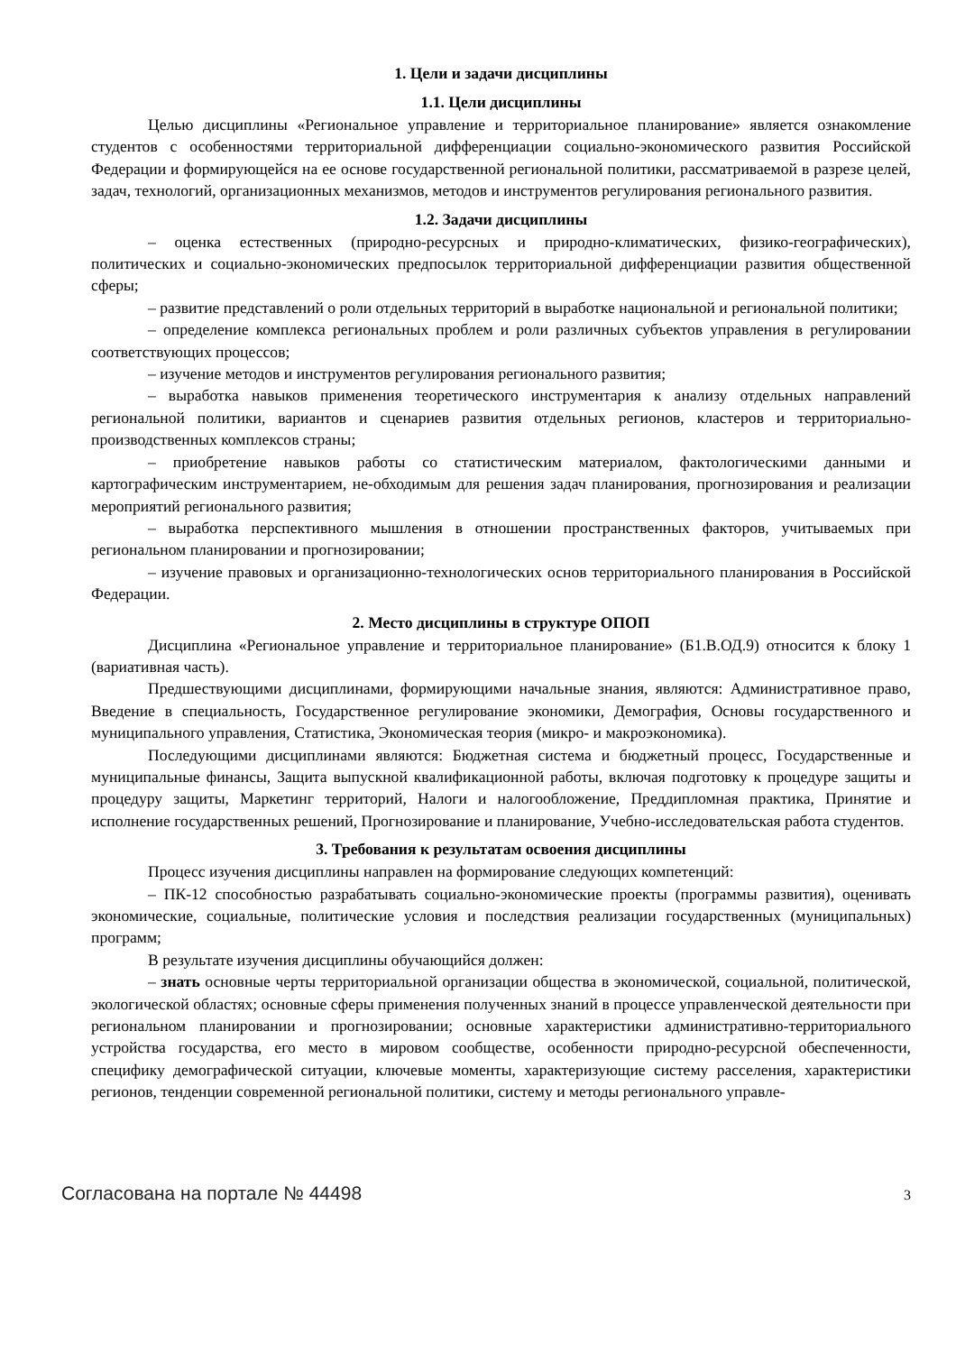1. Цели и задачи дисциплины
1.1. Цели дисциплины
Целью дисциплины «Региональное управление и территориальное планирование» является ознакомление студентов с особенностями территориальной дифференциации социально-экономического развития Российской Федерации и формирующейся на ее основе государственной региональной политики, рассматриваемой в разрезе целей, задач, технологий, организационных механизмов, методов и инструментов регулирования регионального развития.
1.2. Задачи дисциплины
– оценка естественных (природно-ресурсных и природно-климатических, физико-географических), политических и социально-экономических предпосылок территориальной дифференциации развития общественной сферы;
– развитие представлений о роли отдельных территорий в выработке национальной и региональной политики;
– определение комплекса региональных проблем и роли различных субъектов управления в регулировании соответствующих процессов;
– изучение методов и инструментов регулирования регионального развития;
– выработка навыков применения теоретического инструментария к анализу отдельных направлений региональной политики, вариантов и сценариев развития отдельных регионов, кластеров и территориально-производственных комплексов страны;
– приобретение навыков работы со статистическим материалом, фактологическими данными и картографическим инструментарием, не-обходимым для решения задач планирования, прогнозирования и реализации мероприятий регионального развития;
– выработка перспективного мышления в отношении пространственных факторов, учитываемых при региональном планировании и прогнозировании;
– изучение правовых и организационно-технологических основ территориального планирования в Российской Федерации.
2. Место дисциплины в структуре ОПОП
Дисциплина «Региональное управление и территориальное планирование» (Б1.В.ОД.9) относится к блоку 1 (вариативная часть).
Предшествующими дисциплинами, формирующими начальные знания, являются: Административное право, Введение в специальность, Государственное регулирование экономики, Демография, Основы государственного и муниципального управления, Статистика, Экономическая теория (микро- и макроэкономика).
Последующими дисциплинами являются: Бюджетная система и бюджетный процесс, Государственные и муниципальные финансы, Защита выпускной квалификационной работы, включая подготовку к процедуре защиты и процедуру защиты, Маркетинг территорий, Налоги и налогообложение, Преддипломная практика, Принятие и исполнение государственных решений, Прогнозирование и планирование, Учебно-исследовательская работа студентов.
3. Требования к результатам освоения дисциплины
Процесс изучения дисциплины направлен на формирование следующих компетенций:
– ПК-12 способностью разрабатывать социально-экономические проекты (программы развития), оценивать экономические, социальные, политические условия и последствия реализации государственных (муниципальных) программ;
В результате изучения дисциплины обучающийся должен:
– знать основные черты территориальной организации общества в экономической, социальной, политической, экологической областях; основные сферы применения полученных знаний в процессе управленческой деятельности при региональном планировании и прогнозировании; основные характеристики административно-территориального устройства государства, его место в мировом сообществе, особенности природно-ресурсной обеспеченности, специфику демографической ситуации, ключевые моменты, характеризующие систему расселения, характеристики регионов, тенденции современной региональной политики, систему и методы регионального управле-
Согласована на портале № 44498 3